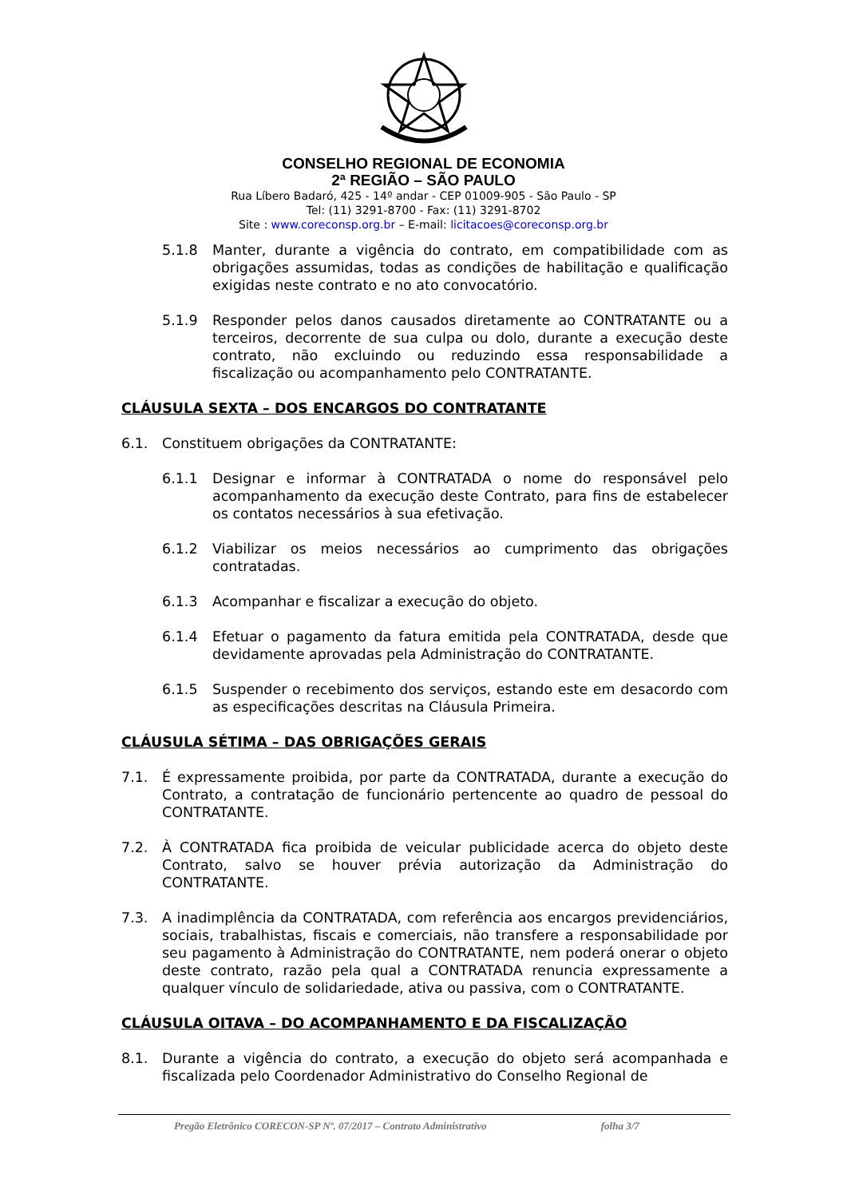CONSELHO REGIONAL DE ECONOMIA
2ª REGIÃO – SÃO PAULO
Rua Líbero Badaró, 425 - 14º andar - CEP 01009-905 - São Paulo - SP
Tel: (11) 3291-8700 - Fax: (11) 3291-8702
Site : www.coreconsp.org.br – E-mail: licitacoes@coreconsp.org.br
5.1.8 Manter, durante a vigência do contrato, em compatibilidade com as obrigações assumidas, todas as condições de habilitação e qualificação exigidas neste contrato e no ato convocatório.
5.1.9 Responder pelos danos causados diretamente ao CONTRATANTE ou a terceiros, decorrente de sua culpa ou dolo, durante a execução deste contrato, não excluindo ou reduzindo essa responsabilidade a fiscalização ou acompanhamento pelo CONTRATANTE.
CLÁUSULA SEXTA – DOS ENCARGOS DO CONTRATANTE
6.1. Constituem obrigações da CONTRATANTE:
6.1.1 Designar e informar à CONTRATADA o nome do responsável pelo acompanhamento da execução deste Contrato, para fins de estabelecer os contatos necessários à sua efetivação.
6.1.2 Viabilizar os meios necessários ao cumprimento das obrigações contratadas.
6.1.3 Acompanhar e fiscalizar a execução do objeto.
6.1.4 Efetuar o pagamento da fatura emitida pela CONTRATADA, desde que devidamente aprovadas pela Administração do CONTRATANTE.
6.1.5 Suspender o recebimento dos serviços, estando este em desacordo com as especificações descritas na Cláusula Primeira.
CLÁUSULA SÉTIMA – DAS OBRIGAÇÕES GERAIS
7.1. É expressamente proibida, por parte da CONTRATADA, durante a execução do Contrato, a contratação de funcionário pertencente ao quadro de pessoal do CONTRATANTE.
7.2. À CONTRATADA fica proibida de veicular publicidade acerca do objeto deste Contrato, salvo se houver prévia autorização da Administração do CONTRATANTE.
7.3. A inadimplência da CONTRATADA, com referência aos encargos previdenciários, sociais, trabalhistas, fiscais e comerciais, não transfere a responsabilidade por seu pagamento à Administração do CONTRATANTE, nem poderá onerar o objeto deste contrato, razão pela qual a CONTRATADA renuncia expressamente a qualquer vínculo de solidariedade, ativa ou passiva, com o CONTRATANTE.
CLÁUSULA OITAVA – DO ACOMPANHAMENTO E DA FISCALIZAÇÃO
8.1. Durante a vigência do contrato, a execução do objeto será acompanhada e fiscalizada pelo Coordenador Administrativo do Conselho Regional de
Pregão Eletrônico CORECON-SP Nº. 07/2017 – Contrato Administrativo folha 3/7